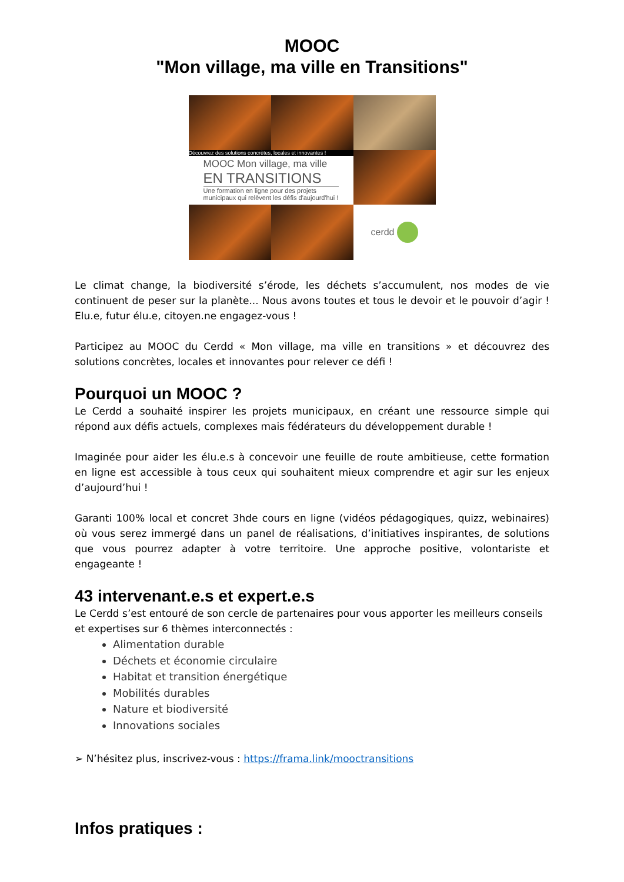MOOC
"Mon village, ma ville en Transitions"
Découvrez des solutions concrètes, locales et innovantes !
MOOC Mon village, ma ville
EN TRANSITIONS
Une formation en ligne pour des projets municipaux qui relèvent les défis d'aujourd'hui !
cerdd
Le climat change, la biodiversité s’érode, les déchets s’accumulent, nos modes de vie continuent de peser sur la planète... Nous avons toutes et tous le devoir et le pouvoir d’agir ! Elu.e, futur élu.e, citoyen.ne engagez-vous !
Participez au MOOC du Cerdd « Mon village, ma ville en transitions » et découvrez des solutions concrètes, locales et innovantes pour relever ce défi !
Pourquoi un MOOC ?
Le Cerdd a souhaité inspirer les projets municipaux, en créant une ressource simple qui répond aux défis actuels, complexes mais fédérateurs du développement durable !
Imaginée pour aider les élu.e.s à concevoir une feuille de route ambitieuse, cette formation en ligne est accessible à tous ceux qui souhaitent mieux comprendre et agir sur les enjeux d’aujourd’hui !
Garanti 100% local et concret 3hde cours en ligne (vidéos pédagogiques, quizz, webinaires) où vous serez immergé dans un panel de réalisations, d’initiatives inspirantes, de solutions que vous pourrez adapter à votre territoire. Une approche positive, volontariste et engageante !
43 intervenant.e.s et expert.e.s
Le Cerdd s’est entouré de son cercle de partenaires pour vous apporter les meilleurs conseils et expertises sur 6 thèmes interconnectés :
Alimentation durable
Déchets et économie circulaire
Habitat et transition énergétique
Mobilités durables
Nature et biodiversité
Innovations sociales
➢ N’hésitez plus, inscrivez-vous : https://frama.link/mooctransitions
Infos pratiques :